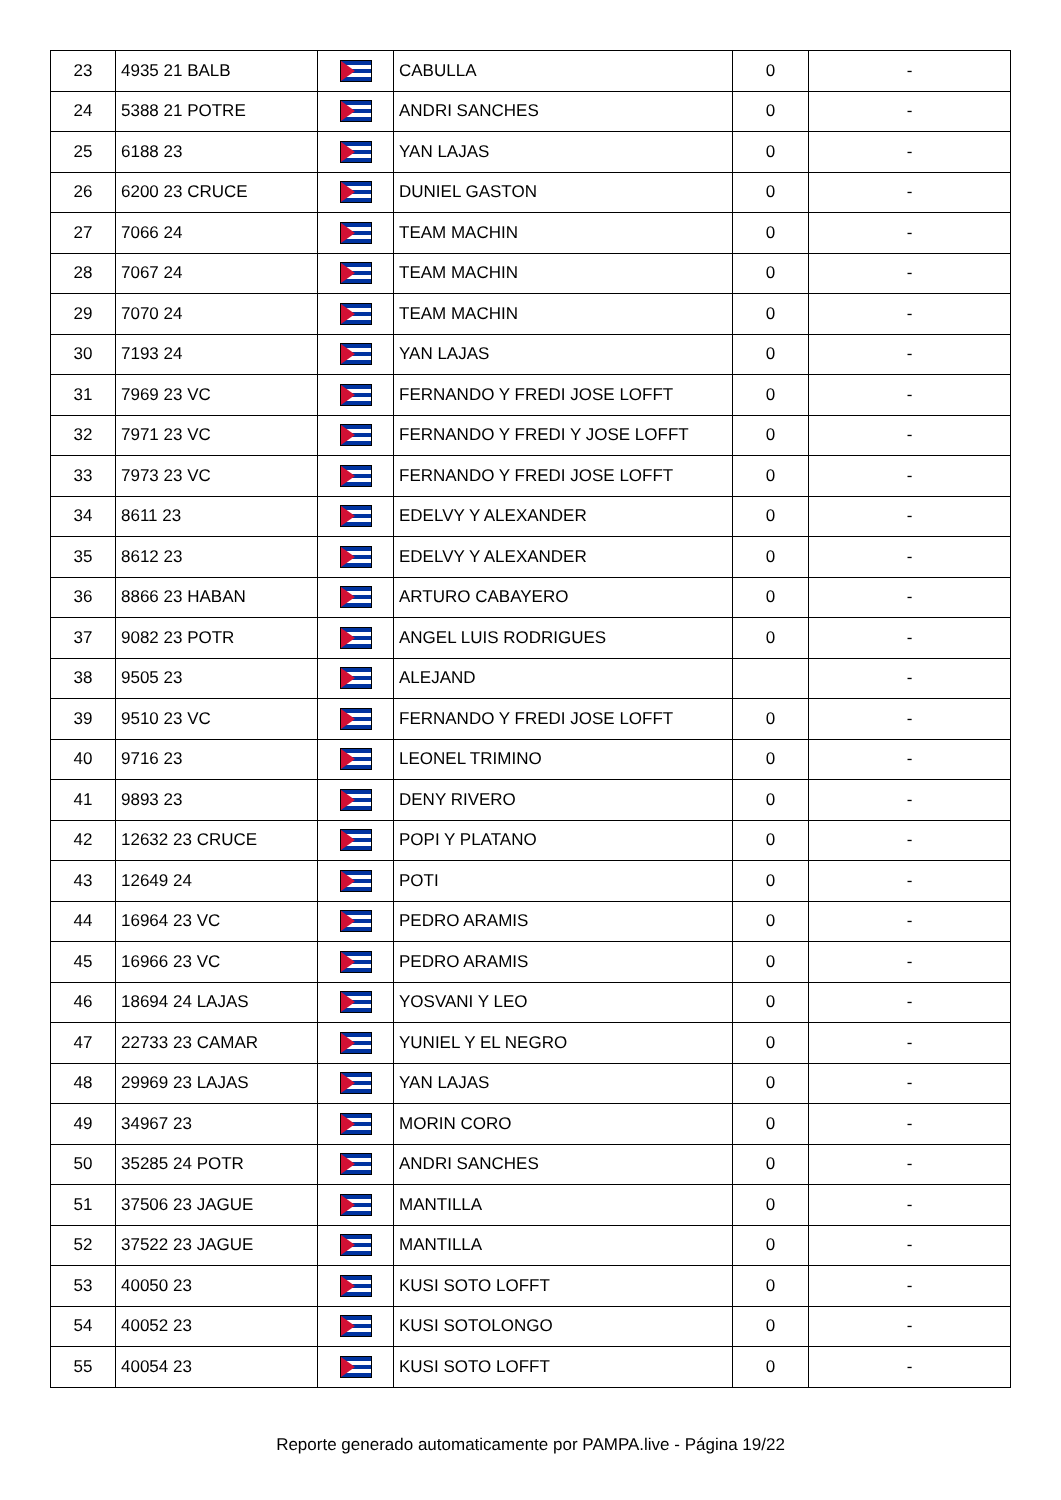| 23 | 4935 21 BALB | | CABULLA | 0 | - |
| 24 | 5388 21 POTRE | | ANDRI SANCHES | 0 | - |
| 25 | 6188 23 | | YAN LAJAS | 0 | - |
| 26 | 6200 23 CRUCE | | DUNIEL GASTON | 0 | - |
| 27 | 7066 24 | | TEAM MACHIN | 0 | - |
| 28 | 7067 24 | | TEAM MACHIN | 0 | - |
| 29 | 7070 24 | | TEAM MACHIN | 0 | - |
| 30 | 7193 24 | | YAN LAJAS | 0 | - |
| 31 | 7969 23 VC | | FERNANDO Y FREDI JOSE LOFFT | 0 | - |
| 32 | 7971 23 VC | | FERNANDO Y FREDI Y JOSE LOFFT | 0 | - |
| 33 | 7973 23 VC | | FERNANDO Y FREDI JOSE LOFFT | 0 | - |
| 34 | 8611 23 | | EDELVY Y ALEXANDER | 0 | - |
| 35 | 8612 23 | | EDELVY Y ALEXANDER | 0 | - |
| 36 | 8866 23 HABAN | | ARTURO CABAYERO | 0 | - |
| 37 | 9082 23 POTR | | ANGEL LUIS RODRIGUES | 0 | - |
| 38 | 9505 23 | | ALEJAND | | - |
| 39 | 9510 23 VC | | FERNANDO Y FREDI JOSE LOFFT | 0 | - |
| 40 | 9716 23 | | LEONEL TRIMINO | 0 | - |
| 41 | 9893 23 | | DENY RIVERO | 0 | - |
| 42 | 12632 23 CRUCE | | POPI Y PLATANO | 0 | - |
| 43 | 12649 24 | | POTI | 0 | - |
| 44 | 16964 23 VC | | PEDRO ARAMIS | 0 | - |
| 45 | 16966 23 VC | | PEDRO ARAMIS | 0 | - |
| 46 | 18694 24 LAJAS | | YOSVANI Y LEO | 0 | - |
| 47 | 22733 23 CAMAR | | YUNIEL Y EL NEGRO | 0 | - |
| 48 | 29969 23 LAJAS | | YAN LAJAS | 0 | - |
| 49 | 34967 23 | | MORIN CORO | 0 | - |
| 50 | 35285 24 POTR | | ANDRI SANCHES | 0 | - |
| 51 | 37506 23 JAGUE | | MANTILLA | 0 | - |
| 52 | 37522 23 JAGUE | | MANTILLA | 0 | - |
| 53 | 40050 23 | | KUSI SOTO LOFFT | 0 | - |
| 54 | 40052 23 | | KUSI SOTOLONGO | 0 | - |
| 55 | 40054 23 | | KUSI SOTO LOFFT | 0 | - |
Reporte generado automaticamente por PAMPA.live - Página 19/22